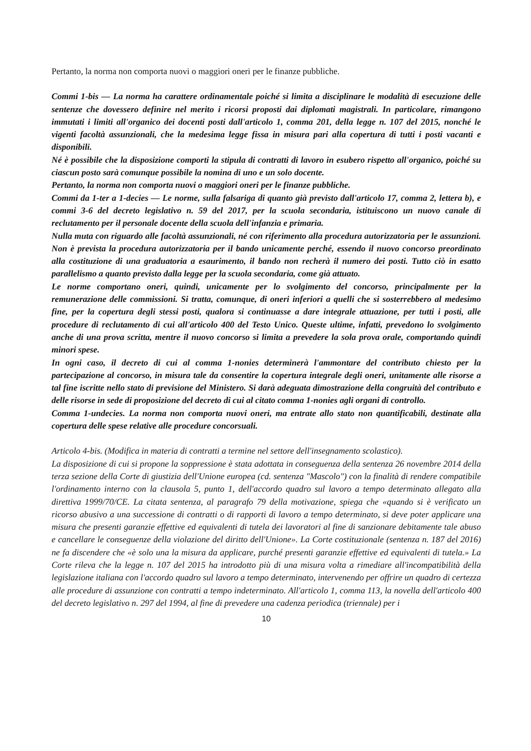Pertanto, la norma non comporta nuovi o maggiori oneri per le finanze pubbliche.
Commi 1-bis — La norma ha carattere ordinamentale poiché si limita a disciplinare le modalità di esecuzione delle sentenze che dovessero definire nel merito i ricorsi proposti dai diplomati magistrali. In particolare, rimangono immutati i limiti all'organico dei docenti posti dall'articolo 1, comma 201, della legge n. 107 del 2015, nonché le vigenti facoltà assunzionali, che la medesima legge fissa in misura pari alla copertura di tutti i posti vacanti e disponibili.
Né è possibile che la disposizione comporti la stipula di contratti di lavoro in esubero rispetto all'organico, poiché su ciascun posto sarà comunque possibile la nomina di uno e un solo docente.
Pertanto, la norma non comporta nuovi o maggiori oneri per le finanze pubbliche.
Commi da 1-ter a 1-decies — Le norme, sulla falsariga di quanto già previsto dall'articolo 17, comma 2, lettera b), e commi 3-6 del decreto legislativo n. 59 del 2017, per la scuola secondaria, istituiscono un nuovo canale di reclutamento per il personale docente della scuola dell'infanzia e primaria.
Nulla muta con riguardo alle facoltà assunzionali, né con riferimento alla procedura autorizzatoria per le assunzioni. Non è prevista la procedura autorizzatoria per il bando unicamente perché, essendo il nuovo concorso preordinato alla costituzione di una graduatoria a esaurimento, il bando non recherà il numero dei posti. Tutto ciò in esatto parallelismo a quanto previsto dalla legge per la scuola secondaria, come già attuato.
Le norme comportano oneri, quindi, unicamente per lo svolgimento del concorso, principalmente per la remunerazione delle commissioni. Si tratta, comunque, di oneri inferiori a quelli che si sosterrebbero al medesimo fine, per la copertura degli stessi posti, qualora si continuasse a dare integrale attuazione, per tutti i posti, alle procedure di reclutamento di cui all'articolo 400 del Testo Unico. Queste ultime, infatti, prevedono lo svolgimento anche di una prova scritta, mentre il nuovo concorso si limita a prevedere la sola prova orale, comportando quindi minori spese.
In ogni caso, il decreto di cui al comma 1-nonies determinerà l'ammontare del contributo chiesto per la partecipazione al concorso, in misura tale da consentire la copertura integrale degli oneri, unitamente alle risorse a tal fine iscritte nello stato di previsione del Ministero. Si darà adeguata dimostrazione della congruità del contributo e delle risorse in sede di proposizione del decreto di cui al citato comma 1-nonies agli organi di controllo.
Comma 1-undecies. La norma non comporta nuovi oneri, ma entrate allo stato non quantificabili, destinate alla copertura delle spese relative alle procedure concorsuali.
Articolo 4-bis. (Modifica in materia di contratti a termine nel settore dell'insegnamento scolastico).
La disposizione di cui si propone la soppressione è stata adottata in conseguenza della sentenza 26 novembre 2014 della terza sezione della Corte di giustizia dell'Unione europea (cd. sentenza "Mascolo") con la finalità di rendere compatibile l'ordinamento interno con la clausola 5, punto 1, dell'accordo quadro sul lavoro a tempo determinato allegato alla direttiva 1999/70/CE. La citata sentenza, al paragrafo 79 della motivazione, spiega che «quando si è verificato un ricorso abusivo a una successione di contratti o di rapporti di lavoro a tempo determinato, si deve poter applicare una misura che presenti garanzie effettive ed equivalenti di tutela dei lavoratori al fine di sanzionare debitamente tale abuso e cancellare le conseguenze della violazione del diritto dell'Unione». La Corte costituzionale (sentenza n. 187 del 2016) ne fa discendere che «è solo una la misura da applicare, purché presenti garanzie effettive ed equivalenti di tutela.» La Corte rileva che la legge n. 107 del 2015 ha introdotto più di una misura volta a rimediare all'incompatibilità della legislazione italiana con l'accordo quadro sul lavoro a tempo determinato, intervenendo per offrire un quadro di certezza alle procedure di assunzione con contratti a tempo indeterminato. All'articolo 1, comma 113, la novella dell'articolo 400 del decreto legislativo n. 297 del 1994, al fine di prevedere una cadenza periodica (triennale) per i
10